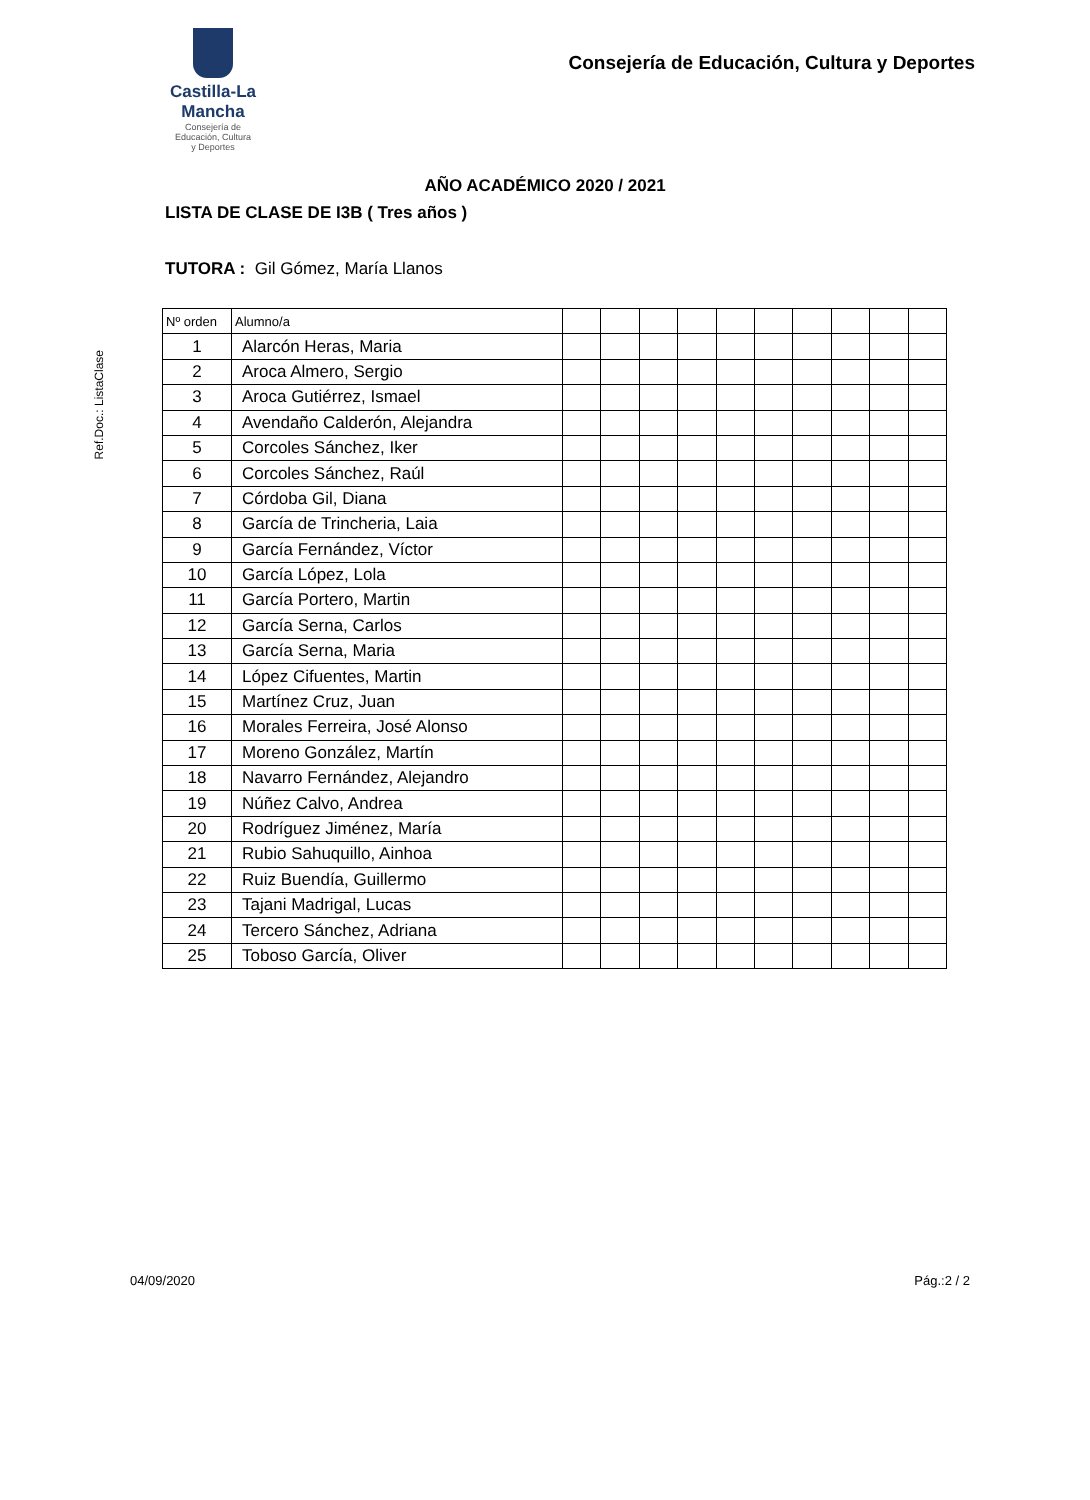Castilla-La Mancha
Consejería de
Educación, Cultura
y Deportes
Consejería de Educación, Cultura y Deportes
Ref.Doc.: ListaClase
AÑO ACADÉMICO 2020 / 2021
LISTA DE CLASE DE I3B ( Tres años )
TUTORA : Gil Gómez, María Llanos
| Nº orden | Alumno/a | | | | | | | | | | |
| --- | --- | --- | --- | --- | --- | --- | --- | --- | --- | --- | --- |
| 1 | Alarcón Heras, Maria | | | | | | | | | | |
| 2 | Aroca Almero, Sergio | | | | | | | | | | |
| 3 | Aroca Gutiérrez, Ismael | | | | | | | | | | |
| 4 | Avendaño Calderón, Alejandra | | | | | | | | | | |
| 5 | Corcoles Sánchez, Iker | | | | | | | | | | |
| 6 | Corcoles Sánchez, Raúl | | | | | | | | | | |
| 7 | Córdoba Gil, Diana | | | | | | | | | | |
| 8 | García de Trincheria, Laia | | | | | | | | | | |
| 9 | García Fernández, Víctor | | | | | | | | | | |
| 10 | García López, Lola | | | | | | | | | | |
| 11 | García Portero, Martin | | | | | | | | | | |
| 12 | García Serna, Carlos | | | | | | | | | | |
| 13 | García Serna, Maria | | | | | | | | | | |
| 14 | López Cifuentes, Martin | | | | | | | | | | |
| 15 | Martínez Cruz, Juan | | | | | | | | | | |
| 16 | Morales Ferreira, José Alonso | | | | | | | | | | |
| 17 | Moreno González, Martín | | | | | | | | | | |
| 18 | Navarro Fernández, Alejandro | | | | | | | | | | |
| 19 | Núñez Calvo, Andrea | | | | | | | | | | |
| 20 | Rodríguez Jiménez, María | | | | | | | | | | |
| 21 | Rubio Sahuquillo, Ainhoa | | | | | | | | | | |
| 22 | Ruiz Buendía, Guillermo | | | | | | | | | | |
| 23 | Tajani Madrigal, Lucas | | | | | | | | | | |
| 24 | Tercero Sánchez, Adriana | | | | | | | | | | |
| 25 | Toboso García, Oliver | | | | | | | | | | |
04/09/2020 Pág.:2 / 2